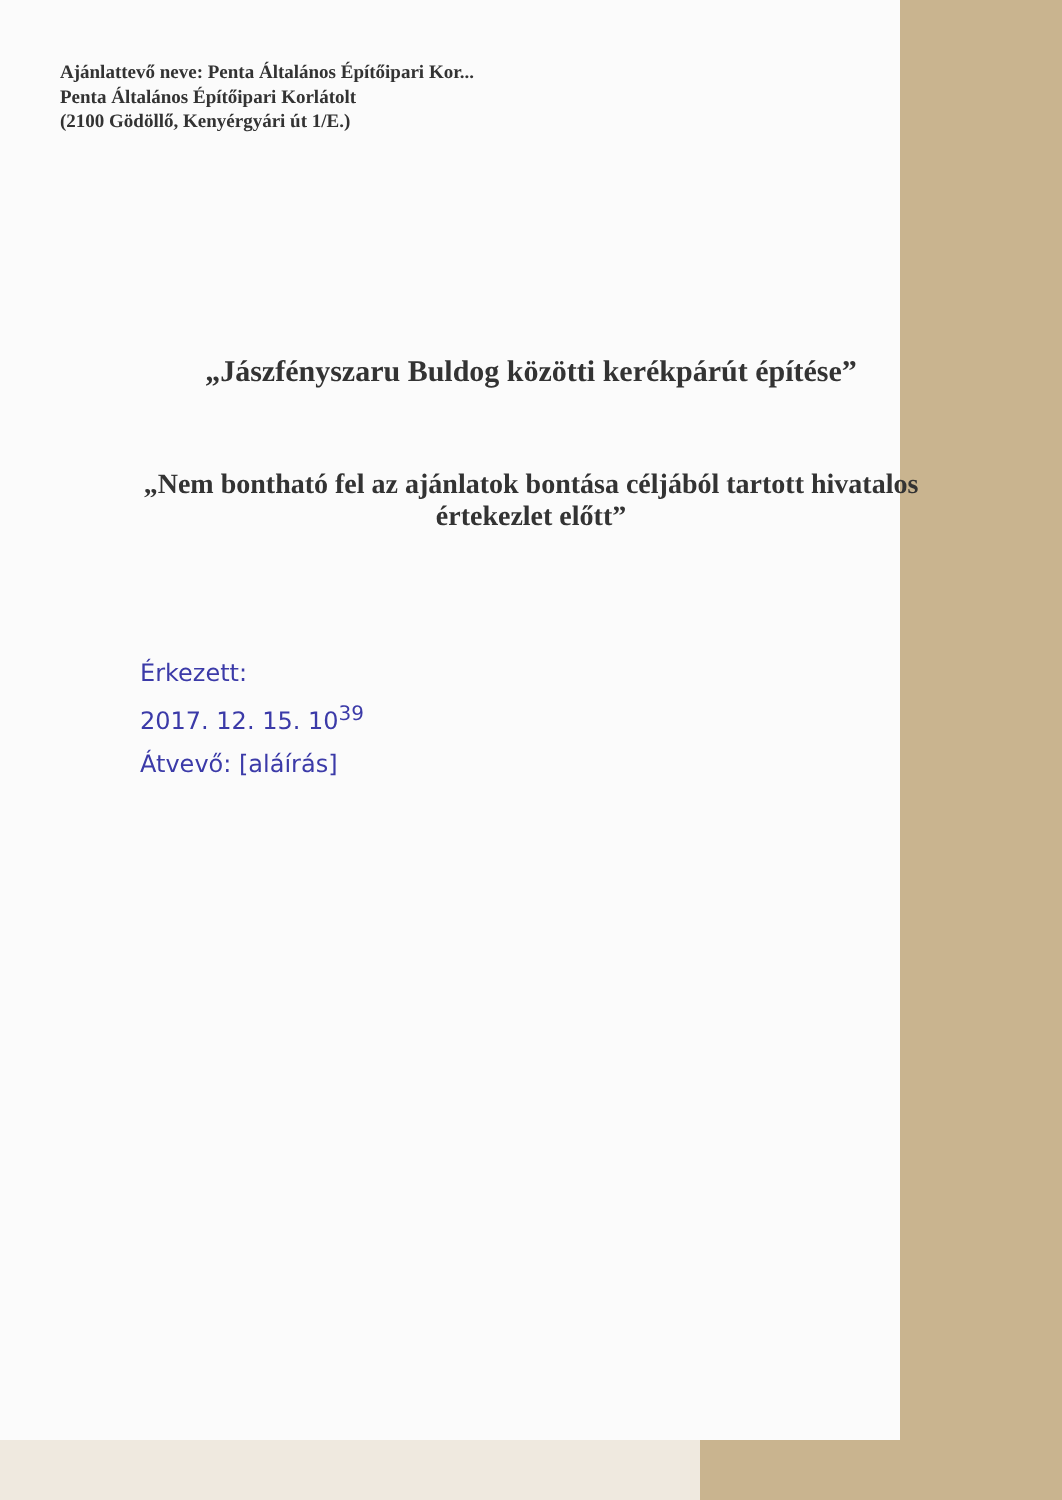Ajánlattevő neve: Penta Általános Építőipari Kor...
Penta Általános Építőipari Korlátolt
(2100 Gödöllő, Kenyérgyári út 1/E.)
„Jászfényszaru Buldog közötti kerékpárút építése”
„Nem bontható fel az ajánlatok bontása céljából tartott hivatalos értekezlet előtt”
Érkezett:
2017. 12. 15. 10<sup>39</sup>
Átvevő: [aláírás]